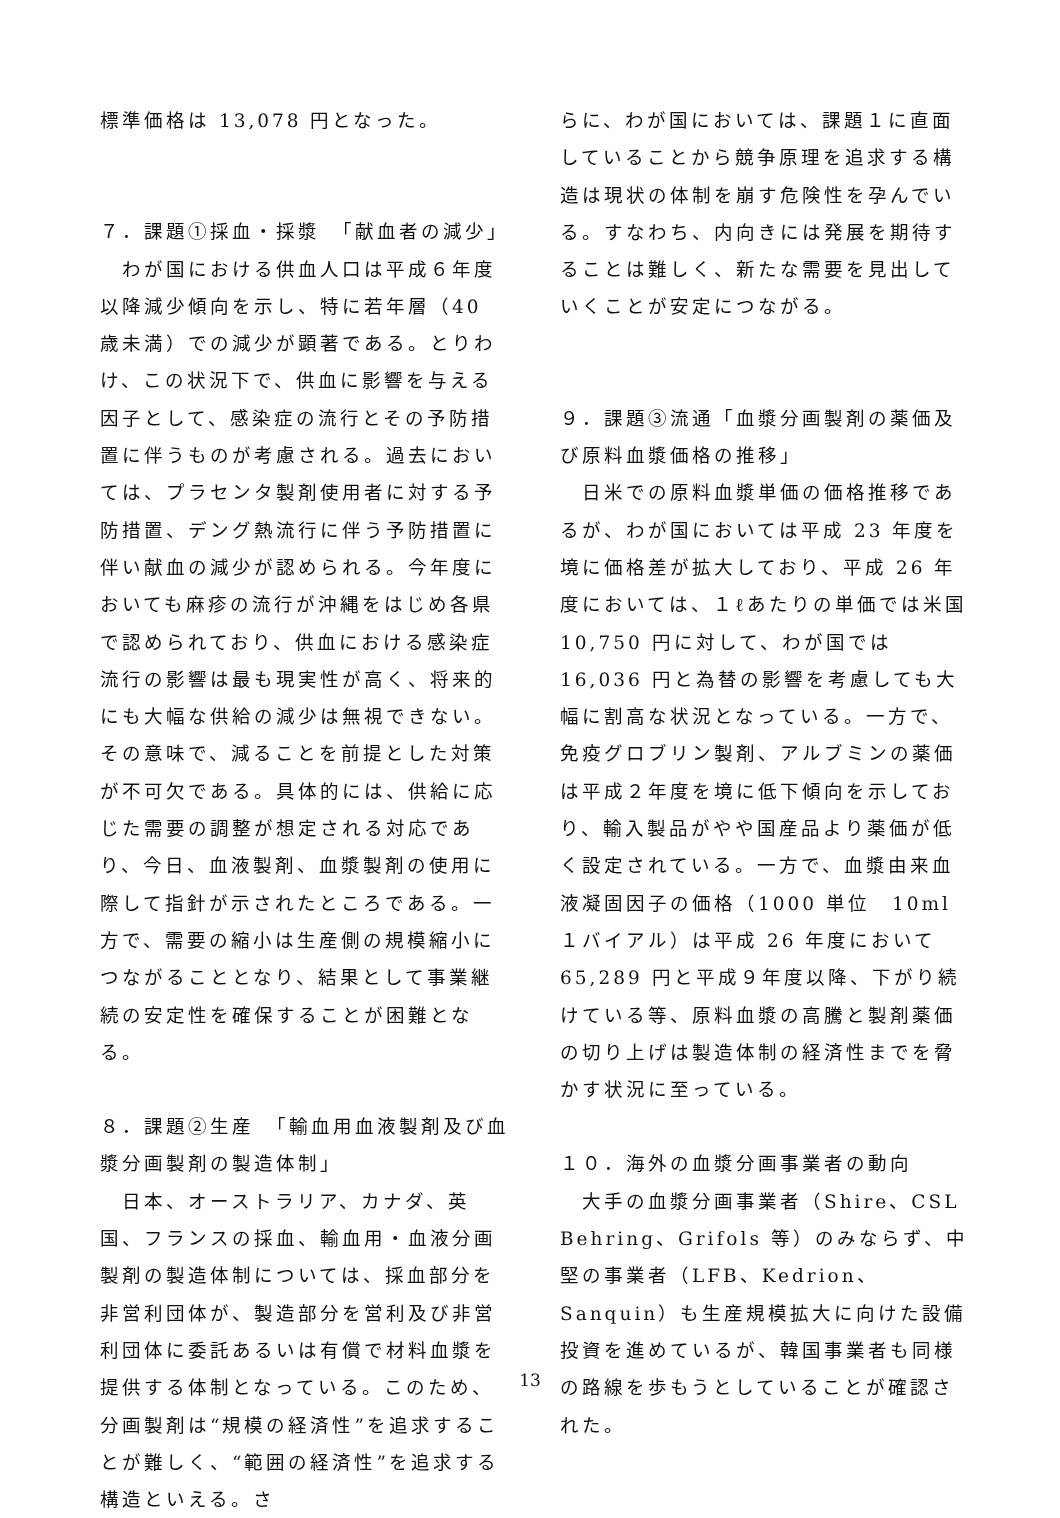標準価格は 13,078 円となった。
７．課題①採血・採漿　「献血者の減少」
　わが国における供血人口は平成６年度以降減少傾向を示し、特に若年層（40 歳未満）での減少が顕著である。とりわけ、この状況下で、供血に影響を与える因子として、感染症の流行とその予防措置に伴うものが考慮される。過去においては、プラセンタ製剤使用者に対する予防措置、デング熱流行に伴う予防措置に伴い献血の減少が認められる。今年度においても麻疹の流行が沖縄をはじめ各県で認められており、供血における感染症流行の影響は最も現実性が高く、将来的にも大幅な供給の減少は無視できない。その意味で、減ることを前提とした対策が不可欠である。具体的には、供給に応じた需要の調整が想定される対応であり、今日、血液製剤、血漿製剤の使用に際して指針が示されたところである。一方で、需要の縮小は生産側の規模縮小につながることとなり、結果として事業継続の安定性を確保することが困難となる。
８．課題②生産　「輸血用血液製剤及び血漿分画製剤の製造体制」
　日本、オーストラリア、カナダ、英国、フランスの採血、輸血用・血液分画製剤の製造体制については、採血部分を非営利団体が、製造部分を営利及び非営利団体に委託あるいは有償で材料血漿を提供する体制となっている。このため、分画製剤は“規模の経済性”を追求することが難しく、“範囲の経済性”を追求する構造といえる。さ
らに、わが国においては、課題１に直面していることから競争原理を追求する構造は現状の体制を崩す危険性を孕んでいる。すなわち、内向きには発展を期待することは難しく、新たな需要を見出していくことが安定につながる。
９．課題③流通「血漿分画製剤の薬価及び原料血漿価格の推移」
　日米での原料血漿単価の価格推移であるが、わが国においては平成 23 年度を境に価格差が拡大しており、平成 26 年度においては、１ℓあたりの単価では米国 10,750 円に対して、わが国では 16,036 円と為替の影響を考慮しても大幅に割高な状況となっている。一方で、免疫グロブリン製剤、アルブミンの薬価は平成２年度を境に低下傾向を示しており、輸入製品がやや国産品より薬価が低く設定されている。一方で、血漿由来血液凝固因子の価格（1000 単位　10ml １バイアル）は平成 26 年度において 65,289 円と平成９年度以降、下がり続けている等、原料血漿の高騰と製剤薬価の切り上げは製造体制の経済性までを脅かす状況に至っている。
１０．海外の血漿分画事業者の動向
　大手の血漿分画事業者（Shire、CSL Behring、Grifols 等）のみならず、中堅の事業者（LFB、Kedrion、Sanquin）も生産規模拡大に向けた設備投資を進めているが、韓国事業者も同様の路線を歩もうとしていることが確認された。
13